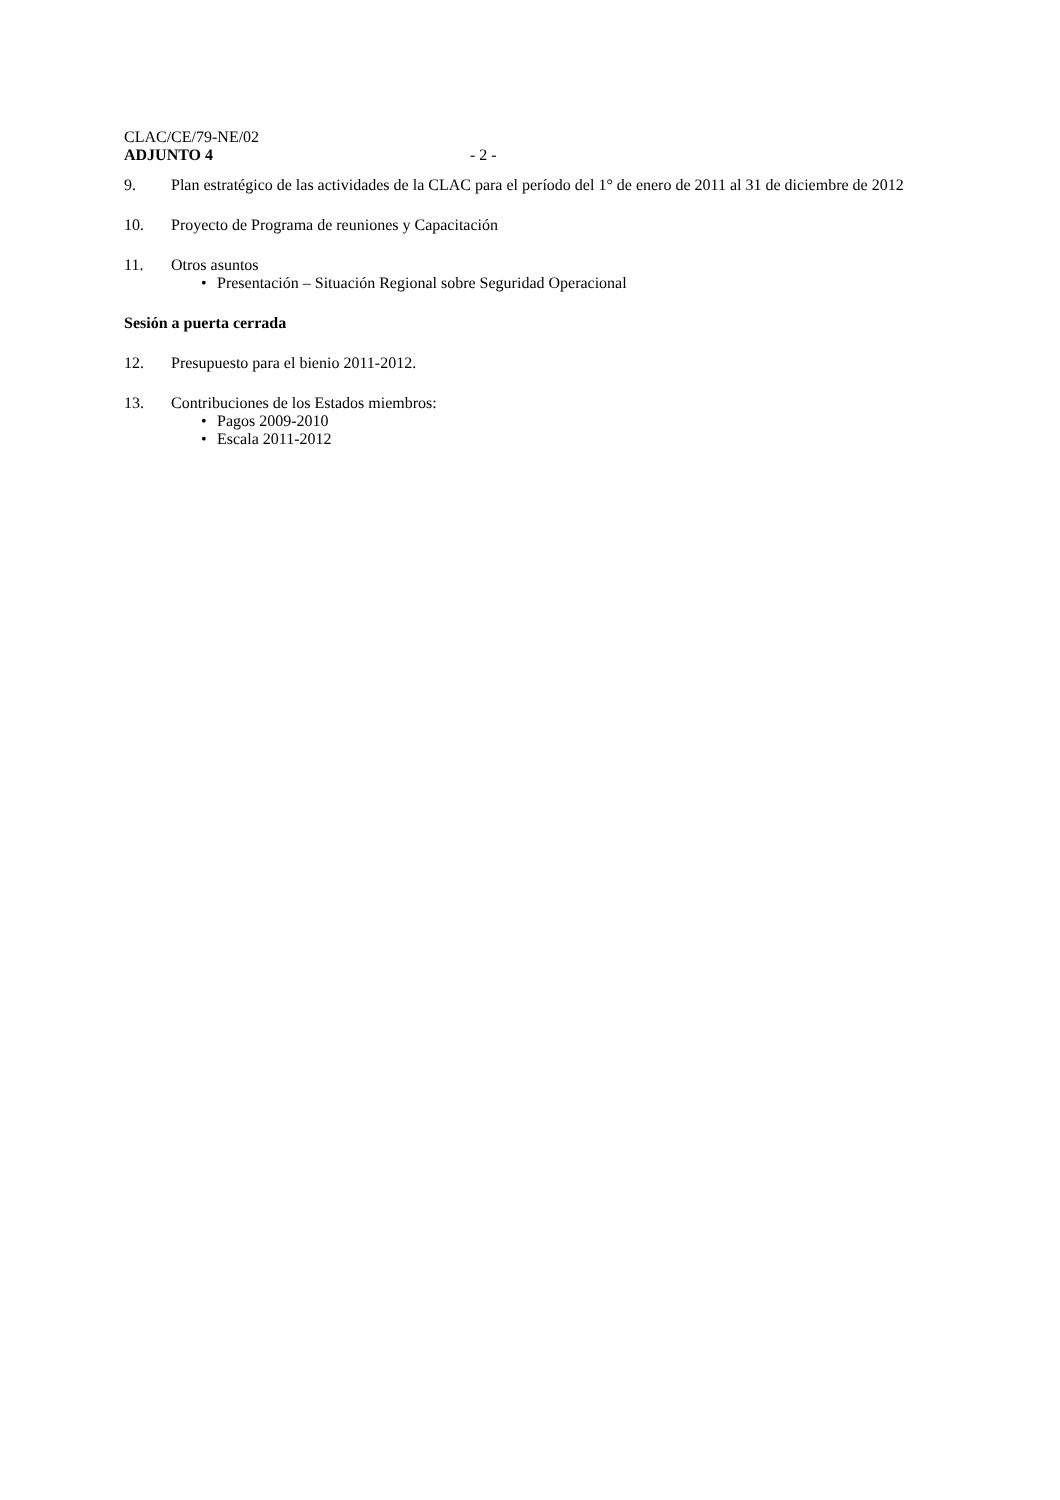CLAC/CE/79-NE/02
ADJUNTO 4 - 2 -
9. Plan estratégico de las actividades de la CLAC para el período del 1° de enero de 2011 al 31 de diciembre de 2012
10. Proyecto de Programa de reuniones y Capacitación
11. Otros asuntos
• Presentación – Situación Regional sobre Seguridad Operacional
Sesión a puerta cerrada
12. Presupuesto para el bienio 2011-2012.
13. Contribuciones de los Estados miembros:
• Pagos 2009-2010
• Escala 2011-2012